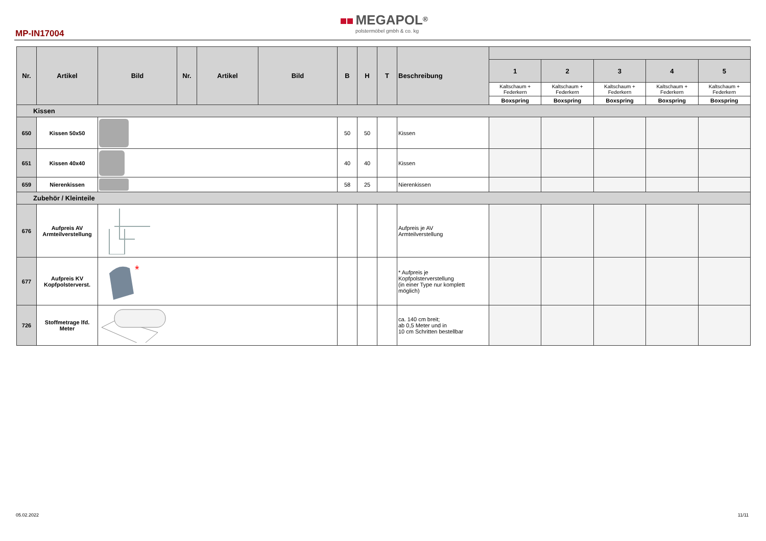MP-IN17004
MEGAPOL<sup>®</sup>
polstermöbel gmbh & co. kg
| Nr. | Artikel | Bild | Nr. | Artikel | Bild | B | H | T | Beschreibung | | | | | |
| --- | --- | --- | --- | --- | --- | --- | --- | --- | --- | --- | --- | --- | --- | --- |
| | | | | | | | | | | 1 | 2 | 3 | 4 | 5 |
| | | | | | | | | | | Kaltschaum + Federkern | Kaltschaum + Federkern | Kaltschaum + Federkern | Kaltschaum + Federkern | Kaltschaum + Federkern |
| | | | | | | | | | | Boxspring | Boxspring | Boxspring | Boxspring | Boxspring |
| Kissen | | | | | | | | | | | | | | |
| 650 | Kissen 50x50 | | | | | 50 | 50 | | Kissen | | | | | |
| 651 | Kissen 40x40 | | | | | 40 | 40 | | Kissen | | | | | |
| 659 | Nierenkissen | | | | | 58 | 25 | | Nierenkissen | | | | | |
| Zubehör / Kleinteile | | | | | | | | | | | | | | |
| 676 | Aufpreis AV Armteilverstellung | | | | | | | | Aufpreis je AV Armteilverstellung | | | | | |
| 677 | Aufpreis KV Kopfpolsterverst. | * | | | | | | | * Aufpreis je Kopfpolsterverstellung (in einer Type nur komplett möglich) | | | | | |
| 726 | Stoffmetrage lfd. Meter | | | | | | | | ca. 140 cm breit; ab 0,5 Meter und in 10 cm Schritten bestellbar | | | | | |
05.02.2022 11/11